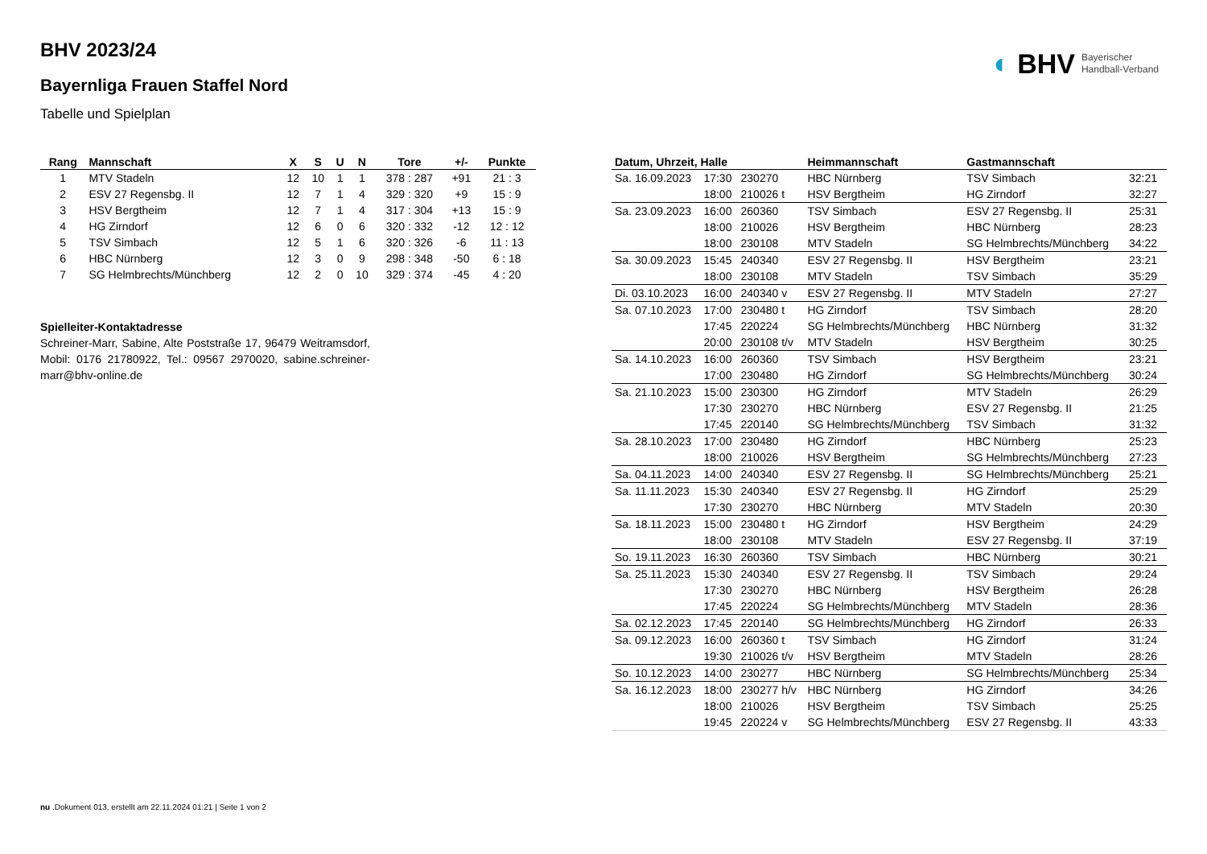◐ BHV Bayerischer
Handball-Verband
BHV 2023/24
Bayernliga Frauen Staffel Nord
Tabelle und Spielplan
| Rang | Mannschaft | X | S | U | N | Tore | +/- | Punkte |
| --- | --- | --- | --- | --- | --- | --- | --- | --- |
| 1 | MTV Stadeln | 12 | 10 | 1 | 1 | 378 : 287 | +91 | 21 : 3 |
| 2 | ESV 27 Regensbg. II | 12 | 7 | 1 | 4 | 329 : 320 | +9 | 15 : 9 |
| 3 | HSV Bergtheim | 12 | 7 | 1 | 4 | 317 : 304 | +13 | 15 : 9 |
| 4 | HG Zirndorf | 12 | 6 | 0 | 6 | 320 : 332 | -12 | 12 : 12 |
| 5 | TSV Simbach | 12 | 5 | 1 | 6 | 320 : 326 | -6 | 11 : 13 |
| 6 | HBC Nürnberg | 12 | 3 | 0 | 9 | 298 : 348 | -50 | 6 : 18 |
| 7 | SG Helmbrechts/Münchberg | 12 | 2 | 0 | 10 | 329 : 374 | -45 | 4 : 20 |
Spielleiter-Kontaktadresse
Schreiner-Marr, Sabine, Alte Poststraße 17, 96479 Weitramsdorf, Mobil: 0176 21780922, Tel.: 09567 2970020, sabine.schreiner-marr@bhv-online.de
| Datum, Uhrzeit, Halle | | | Heimmannschaft | Gastmannschaft | |
| --- | --- | --- | --- | --- | --- |
| Sa. 16.09.2023 | 17:30 | 230270 | HBC Nürnberg | TSV Simbach | 32:21 |
| | 18:00 | 210026 t | HSV Bergtheim | HG Zirndorf | 32:27 |
| Sa. 23.09.2023 | 16:00 | 260360 | TSV Simbach | ESV 27 Regensbg. II | 25:31 |
| | 18:00 | 210026 | HSV Bergtheim | HBC Nürnberg | 28:23 |
| | 18:00 | 230108 | MTV Stadeln | SG Helmbrechts/Münchberg | 34:22 |
| Sa. 30.09.2023 | 15:45 | 240340 | ESV 27 Regensbg. II | HSV Bergtheim | 23:21 |
| | 18:00 | 230108 | MTV Stadeln | TSV Simbach | 35:29 |
| Di. 03.10.2023 | 16:00 | 240340 v | ESV 27 Regensbg. II | MTV Stadeln | 27:27 |
| Sa. 07.10.2023 | 17:00 | 230480 t | HG Zirndorf | TSV Simbach | 28:20 |
| | 17:45 | 220224 | SG Helmbrechts/Münchberg | HBC Nürnberg | 31:32 |
| | 20:00 | 230108 t/v | MTV Stadeln | HSV Bergtheim | 30:25 |
| Sa. 14.10.2023 | 16:00 | 260360 | TSV Simbach | HSV Bergtheim | 23:21 |
| | 17:00 | 230480 | HG Zirndorf | SG Helmbrechts/Münchberg | 30:24 |
| Sa. 21.10.2023 | 15:00 | 230300 | HG Zirndorf | MTV Stadeln | 26:29 |
| | 17:30 | 230270 | HBC Nürnberg | ESV 27 Regensbg. II | 21:25 |
| | 17:45 | 220140 | SG Helmbrechts/Münchberg | TSV Simbach | 31:32 |
| Sa. 28.10.2023 | 17:00 | 230480 | HG Zirndorf | HBC Nürnberg | 25:23 |
| | 18:00 | 210026 | HSV Bergtheim | SG Helmbrechts/Münchberg | 27:23 |
| Sa. 04.11.2023 | 14:00 | 240340 | ESV 27 Regensbg. II | SG Helmbrechts/Münchberg | 25:21 |
| Sa. 11.11.2023 | 15:30 | 240340 | ESV 27 Regensbg. II | HG Zirndorf | 25:29 |
| | 17:30 | 230270 | HBC Nürnberg | MTV Stadeln | 20:30 |
| Sa. 18.11.2023 | 15:00 | 230480 t | HG Zirndorf | HSV Bergtheim | 24:29 |
| | 18:00 | 230108 | MTV Stadeln | ESV 27 Regensbg. II | 37:19 |
| So. 19.11.2023 | 16:30 | 260360 | TSV Simbach | HBC Nürnberg | 30:21 |
| Sa. 25.11.2023 | 15:30 | 240340 | ESV 27 Regensbg. II | TSV Simbach | 29:24 |
| | 17:30 | 230270 | HBC Nürnberg | HSV Bergtheim | 26:28 |
| | 17:45 | 220224 | SG Helmbrechts/Münchberg | MTV Stadeln | 28:36 |
| Sa. 02.12.2023 | 17:45 | 220140 | SG Helmbrechts/Münchberg | HG Zirndorf | 26:33 |
| Sa. 09.12.2023 | 16:00 | 260360 t | TSV Simbach | HG Zirndorf | 31:24 |
| | 19:30 | 210026 t/v | HSV Bergtheim | MTV Stadeln | 28:26 |
| So. 10.12.2023 | 14:00 | 230277 | HBC Nürnberg | SG Helmbrechts/Münchberg | 25:34 |
| Sa. 16.12.2023 | 18:00 | 230277 h/v | HBC Nürnberg | HG Zirndorf | 34:26 |
| | 18:00 | 210026 | HSV Bergtheim | TSV Simbach | 25:25 |
| | 19:45 | 220224 v | SG Helmbrechts/Münchberg | ESV 27 Regensbg. II | 43:33 |
nu .Dokument 013, erstellt am 22.11.2024 01:21 | Seite 1 von 2